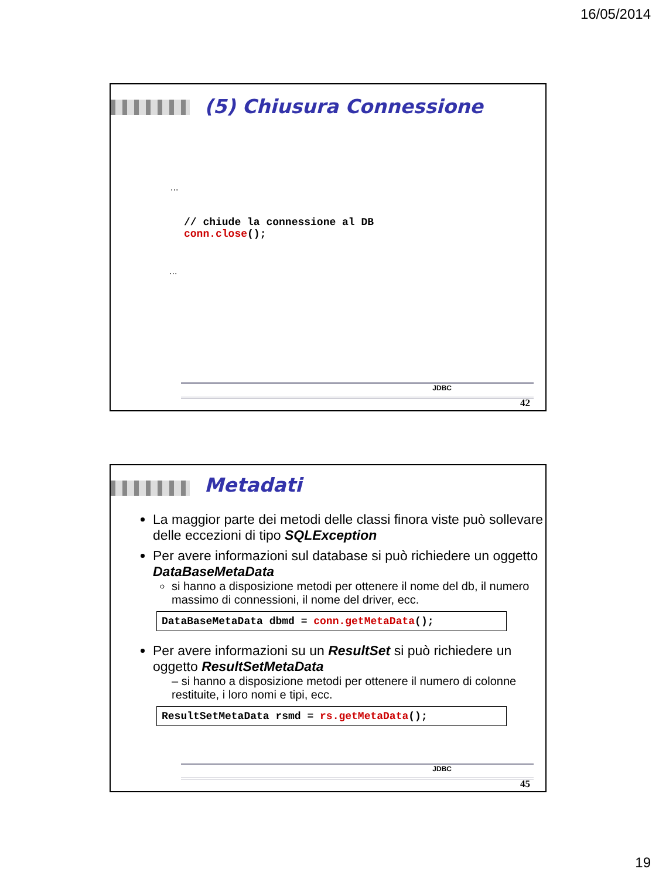16/05/2014
(5) Chiusura Connessione
...
// chiude la connessione al DB
conn.close();
...
JDBC
42
Metadati
La maggior parte dei metodi delle classi finora viste può sollevare delle eccezioni di tipo SQLException
Per avere informazioni sul database si può richiedere un oggetto DataBaseMetaData
si hanno a disposizione metodi per ottenere il nome del db, il numero massimo di connessioni, il nome del driver, ecc.
DataBaseMetaData dbmd = conn.getMetaData();
Per avere informazioni su un ResultSet si può richiedere un oggetto ResultSetMetaData
– si hanno a disposizione metodi per ottenere il numero di colonne restituite, i loro nomi e tipi, ecc.
ResultSetMetaData rsmd = rs.getMetaData();
JDBC
45
19